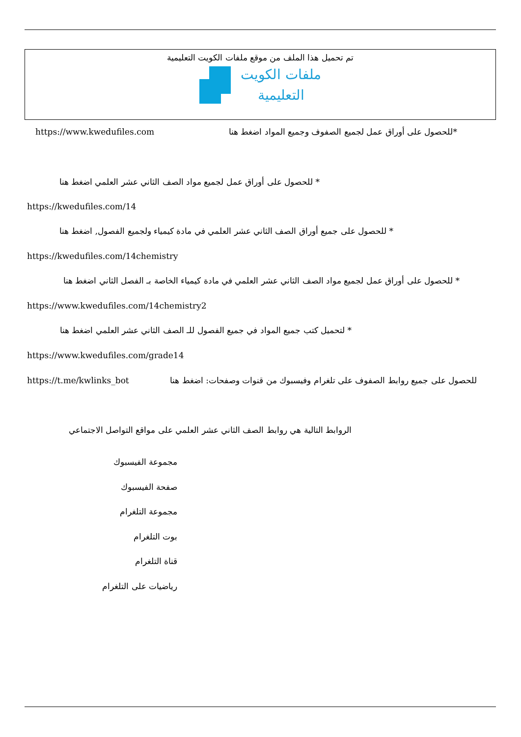تم تحميل هذا الملف من موقع ملفات الكويت التعليمية
ملفات الكويت
التعليمية
https://www.kwedufiles.com *للحصول على أوراق عمل لجميع الصفوف وجميع المواد اضغط هنا
* للحصول على أوراق عمل لجميع مواد الصف الثاني عشر العلمي اضغط هنا
https://kwedufiles.com/14
* للحصول على جميع أوراق الصف الثاني عشر العلمي في مادة كيمياء ولجميع الفصول, اضغط هنا
https://kwedufiles.com/14chemistry
* للحصول على أوراق عمل لجميع مواد الصف الثاني عشر العلمي في مادة كيمياء الخاصة بـ الفصل الثاني اضغط هنا
https://www.kwedufiles.com/14chemistry2
* لتحميل كتب جميع المواد في جميع الفصول للـ الصف الثاني عشر العلمي اضغط هنا
https://www.kwedufiles.com/grade14
https://t.me/kwlinks_bot للحصول على جميع روابط الصفوف على تلغرام وفيسبوك من قنوات وصفحات: اضغط هنا
الروابط التالية هي روابط الصف الثاني عشر العلمي على مواقع التواصل الاجتماعي
مجموعة الفيسبوك
صفحة الفيسبوك
مجموعة التلغرام
بوت التلغرام
قناة التلغرام
رياضيات على التلغرام